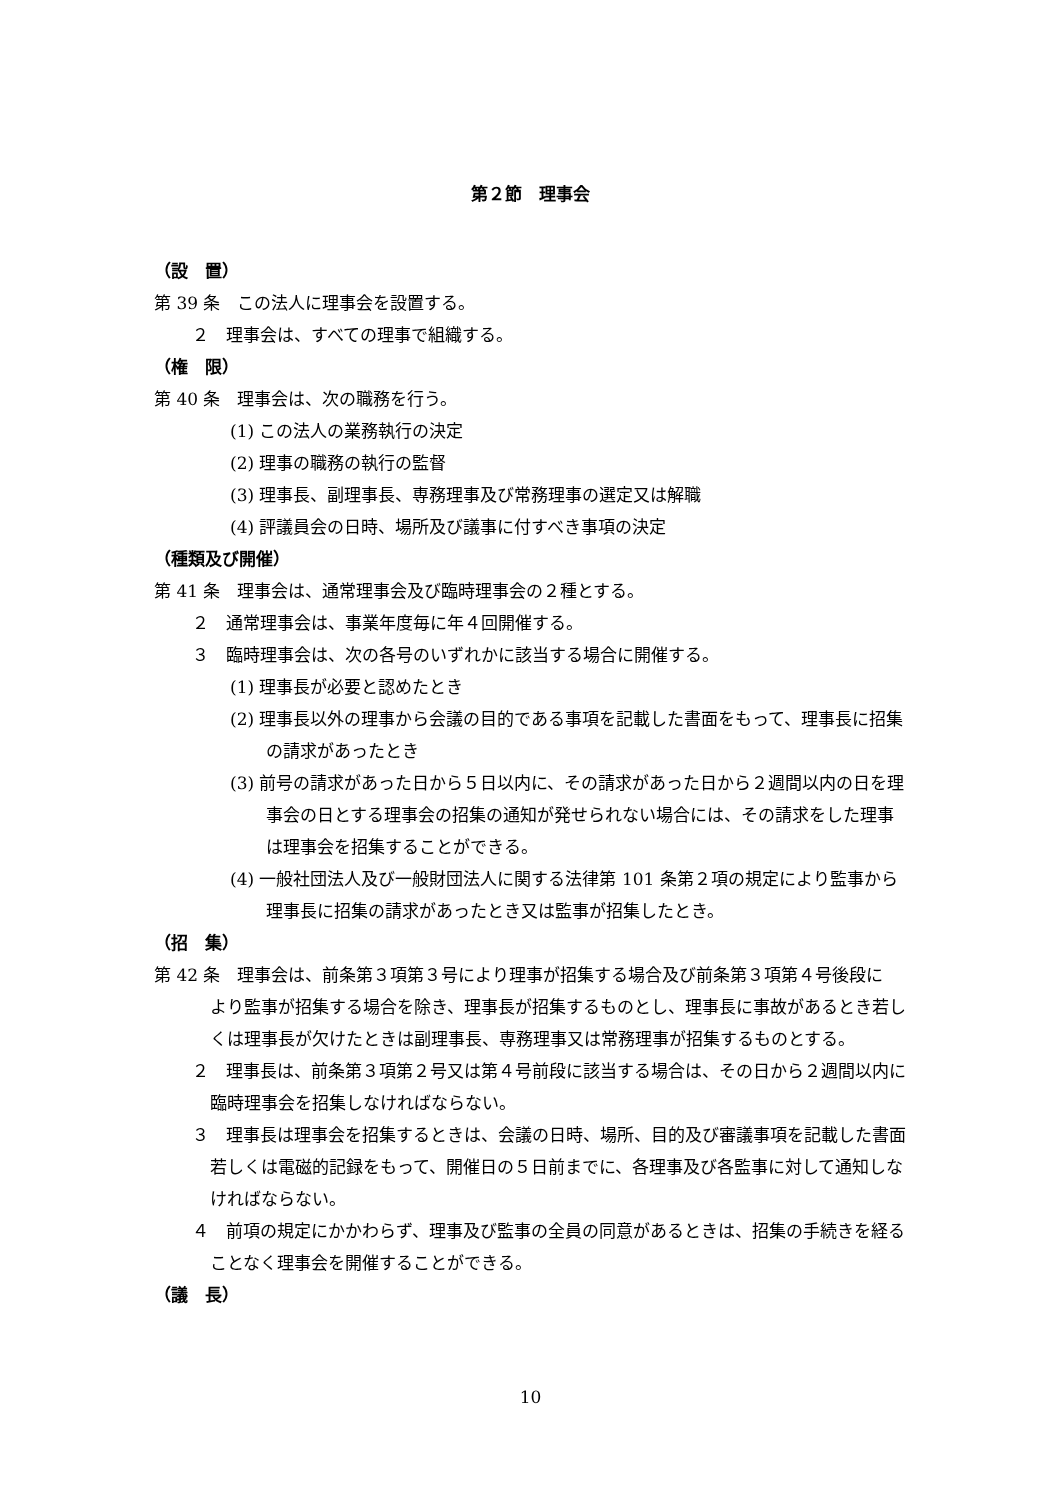第２節　理事会
（設　置）
第 39 条　この法人に理事会を設置する。
２　理事会は、すべての理事で組織する。
（権　限）
第 40 条　理事会は、次の職務を行う。
(1) この法人の業務執行の決定
(2) 理事の職務の執行の監督
(3) 理事長、副理事長、専務理事及び常務理事の選定又は解職
(4) 評議員会の日時、場所及び議事に付すべき事項の決定
（種類及び開催）
第 41 条　理事会は、通常理事会及び臨時理事会の２種とする。
２　通常理事会は、事業年度毎に年４回開催する。
３　臨時理事会は、次の各号のいずれかに該当する場合に開催する。
(1) 理事長が必要と認めたとき
(2) 理事長以外の理事から会議の目的である事項を記載した書面をもって、理事長に招集の請求があったとき
(3) 前号の請求があった日から５日以内に、その請求があった日から２週間以内の日を理事会の日とする理事会の招集の通知が発せられない場合には、その請求をした理事は理事会を招集することができる。
(4) 一般社団法人及び一般財団法人に関する法律第 101 条第２項の規定により監事から理事長に招集の請求があったとき又は監事が招集したとき。
（招　集）
第 42 条　理事会は、前条第３項第３号により理事が招集する場合及び前条第３項第４号後段に　より監事が招集する場合を除き、理事長が招集するものとし、理事長に事故があるとき若しくは理事長が欠けたときは副理事長、専務理事又は常務理事が招集するものとする。
２　理事長は、前条第３項第２号又は第４号前段に該当する場合は、その日から２週間以内に臨時理事会を招集しなければならない。
３　理事長は理事会を招集するときは、会議の日時、場所、目的及び審議事項を記載した書面若しくは電磁的記録をもって、開催日の５日前までに、各理事及び各監事に対して通知しなければならない。
４　前項の規定にかかわらず、理事及び監事の全員の同意があるときは、招集の手続きを経ることなく理事会を開催することができる。
（議　長）
10